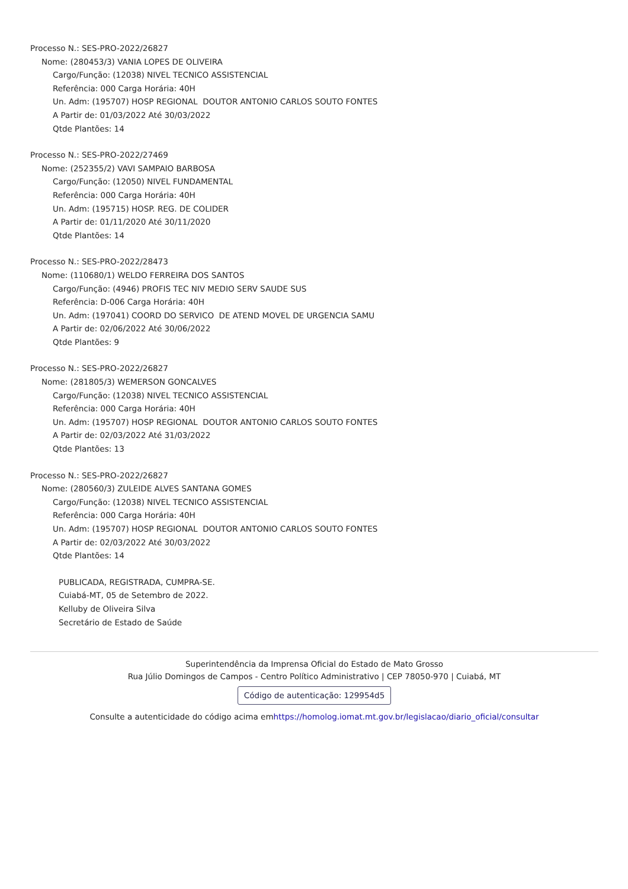Processo N.: SES-PRO-2022/26827
Nome: (280453/3) VANIA LOPES DE OLIVEIRA
Cargo/Função: (12038) NIVEL TECNICO ASSISTENCIAL
Referência: 000 Carga Horária: 40H
Un. Adm: (195707) HOSP REGIONAL DOUTOR ANTONIO CARLOS SOUTO FONTES
A Partir de: 01/03/2022 Até 30/03/2022
Qtde Plantões: 14
Processo N.: SES-PRO-2022/27469
Nome: (252355/2) VAVI SAMPAIO BARBOSA
Cargo/Função: (12050) NIVEL FUNDAMENTAL
Referência: 000 Carga Horária: 40H
Un. Adm: (195715) HOSP. REG. DE COLIDER
A Partir de: 01/11/2020 Até 30/11/2020
Qtde Plantões: 14
Processo N.: SES-PRO-2022/28473
Nome: (110680/1) WELDO FERREIRA DOS SANTOS
Cargo/Função: (4946) PROFIS TEC NIV MEDIO SERV SAUDE SUS
Referência: D-006 Carga Horária: 40H
Un. Adm: (197041) COORD DO SERVICO DE ATEND MOVEL DE URGENCIA SAMU
A Partir de: 02/06/2022 Até 30/06/2022
Qtde Plantões: 9
Processo N.: SES-PRO-2022/26827
Nome: (281805/3) WEMERSON GONCALVES
Cargo/Função: (12038) NIVEL TECNICO ASSISTENCIAL
Referência: 000 Carga Horária: 40H
Un. Adm: (195707) HOSP REGIONAL DOUTOR ANTONIO CARLOS SOUTO FONTES
A Partir de: 02/03/2022 Até 31/03/2022
Qtde Plantões: 13
Processo N.: SES-PRO-2022/26827
Nome: (280560/3) ZULEIDE ALVES SANTANA GOMES
Cargo/Função: (12038) NIVEL TECNICO ASSISTENCIAL
Referência: 000 Carga Horária: 40H
Un. Adm: (195707) HOSP REGIONAL DOUTOR ANTONIO CARLOS SOUTO FONTES
A Partir de: 02/03/2022 Até 30/03/2022
Qtde Plantões: 14
PUBLICADA, REGISTRADA, CUMPRA-SE.
Cuiabá-MT, 05 de Setembro de 2022.
Kelluby de Oliveira Silva
Secretário de Estado de Saúde
Superintendência da Imprensa Oficial do Estado de Mato Grosso
Rua Júlio Domingos de Campos - Centro Político Administrativo | CEP 78050-970 | Cuiabá, MT
Código de autenticação: 129954d5
Consulte a autenticidade do código acima emhttps://homolog.iomat.mt.gov.br/legislacao/diario_oficial/consultar